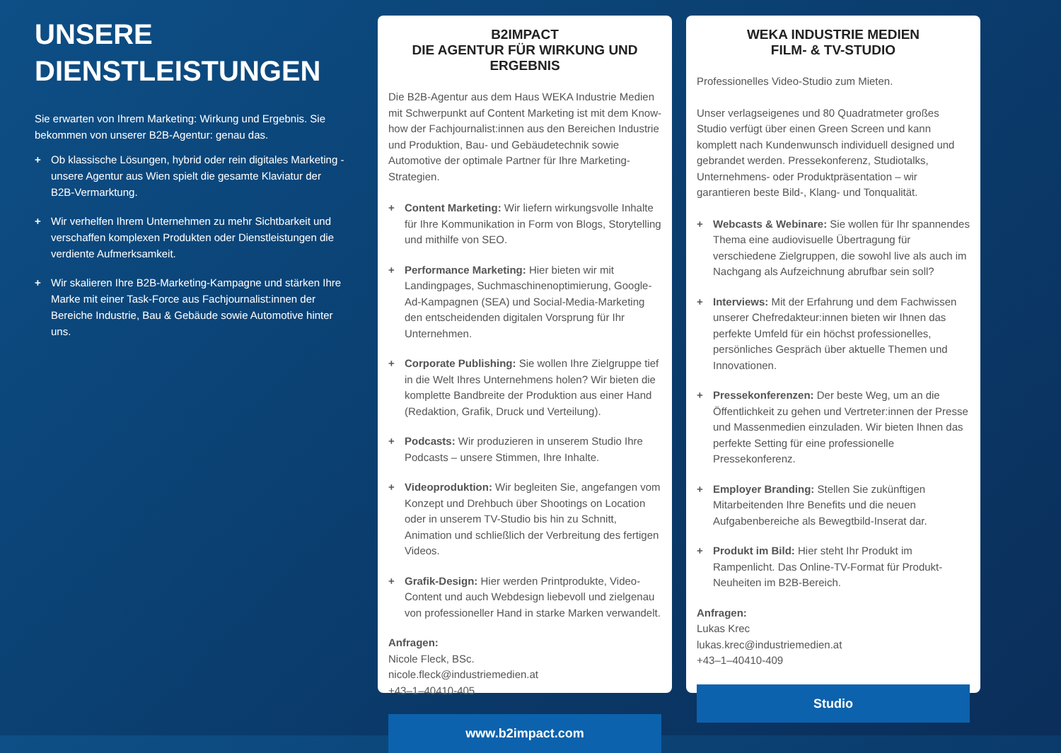UNSERE
DIENSTLEISTUNGEN
Sie erwarten von Ihrem Marketing: Wirkung und Ergebnis. Sie bekommen von unserer B2B-Agentur: genau das.
+ Ob klassische Lösungen, hybrid oder rein digitales Marketing - unsere Agentur aus Wien spielt die gesamte Klaviatur der B2B-Vermarktung.
+ Wir verhelfen Ihrem Unternehmen zu mehr Sichtbarkeit und verschaffen komplexen Produkten oder Dienstleistungen die verdiente Aufmerksamkeit.
+ Wir skalieren Ihre B2B-Marketing-Kampagne und stärken Ihre Marke mit einer Task-Force aus Fachjournalist:innen der Bereiche Industrie, Bau & Gebäude sowie Automotive hinter uns.
B2IMPACT
DIE AGENTUR FÜR WIRKUNG UND ERGEBNIS
Die B2B-Agentur aus dem Haus WEKA Industrie Medien mit Schwerpunkt auf Content Marketing ist mit dem Know-how der Fachjournalist:innen aus den Bereichen Industrie und Produktion, Bau- und Gebäudetechnik sowie Automotive der optimale Partner für Ihre Marketing-Strategien.
+ Content Marketing: Wir liefern wirkungsvolle Inhalte für Ihre Kommunikation in Form von Blogs, Storytelling und mithilfe von SEO.
+ Performance Marketing: Hier bieten wir mit Landingpages, Suchmaschinenoptimierung, Google-Ad-Kampagnen (SEA) und Social-Media-Marketing den entscheidenden digitalen Vorsprung für Ihr Unternehmen.
+ Corporate Publishing: Sie wollen Ihre Zielgruppe tief in die Welt Ihres Unternehmens holen? Wir bieten die komplette Bandbreite der Produktion aus einer Hand (Redaktion, Grafik, Druck und Verteilung).
+ Podcasts: Wir produzieren in unserem Studio Ihre Podcasts – unsere Stimmen, Ihre Inhalte.
+ Videoproduktion: Wir begleiten Sie, angefangen vom Konzept und Drehbuch über Shootings on Location oder in unserem TV-Studio bis hin zu Schnitt, Animation und schließlich der Verbreitung des fertigen Videos.
+ Grafik-Design: Hier werden Printprodukte, Video-Content und auch Webdesign liebevoll und zielgenau von professioneller Hand in starke Marken verwandelt.
Anfragen:
Nicole Fleck, BSc.
nicole.fleck@industriemedien.at
+43–1–40410-405
www.b2impact.com
WEKA INDUSTRIE MEDIEN
FILM- & TV-STUDIO
Professionelles Video-Studio zum Mieten.
Unser verlagseigenes und 80 Quadratmeter großes Studio verfügt über einen Green Screen und kann komplett nach Kundenwunsch individuell designed und gebrandet werden. Pressekonferenz, Studiotalks, Unternehmens- oder Produktpräsentation – wir garantieren beste Bild-, Klang- und Tonqualität.
+ Webcasts & Webinare: Sie wollen für Ihr spannendes Thema eine audiovisuelle Übertragung für verschiedene Zielgruppen, die sowohl live als auch im Nachgang als Aufzeichnung abrufbar sein soll?
+ Interviews: Mit der Erfahrung und dem Fachwissen unserer Chefredakteur:innen bieten wir Ihnen das perfekte Umfeld für ein höchst professionelles, persönliches Gespräch über aktuelle Themen und Innovationen.
+ Pressekonferenzen: Der beste Weg, um an die Öffentlichkeit zu gehen und Vertreter:innen der Presse und Massenmedien einzuladen. Wir bieten Ihnen das perfekte Setting für eine professionelle Pressekonferenz.
+ Employer Branding: Stellen Sie zukünftigen Mitarbeitenden Ihre Benefits und die neuen Aufgabenbereiche als Bewegtbild-Inserat dar.
+ Produkt im Bild: Hier steht Ihr Produkt im Rampenlicht. Das Online-TV-Format für Produkt-Neuheiten im B2B-Bereich.
Anfragen:
Lukas Krec
lukas.krec@industriemedien.at
+43–1–40410-409
Studio